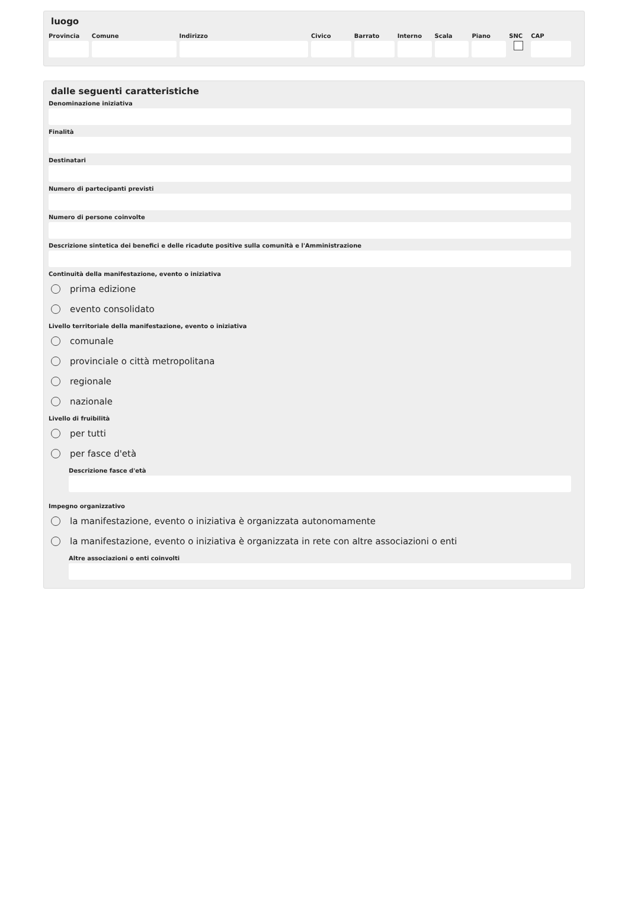luogo
Provincia
Comune Indirizzo Civico Barrato Interno
Scala Piano SNC CAP
dalle seguenti caratteristiche
Denominazione iniziativa
Finalità
Destinatari
Numero di partecipanti previsti
Numero di persone coinvolte
Descrizione sintetica dei benefici e delle ricadute positive sulla comunità e l'Amministrazione
Continuità della manifestazione, evento o iniziativa
prima edizione
evento consolidato
Livello territoriale della manifestazione, evento o iniziativa
comunale
provinciale o città metropolitana
regionale
nazionale
Livello di fruibilità
per tutti
per fasce d'età
Descrizione fasce d'età
Impegno organizzativo
la manifestazione, evento o iniziativa è organizzata autonomamente
la manifestazione, evento o iniziativa è organizzata in rete con altre associazioni o enti
Altre associazioni o enti coinvolti